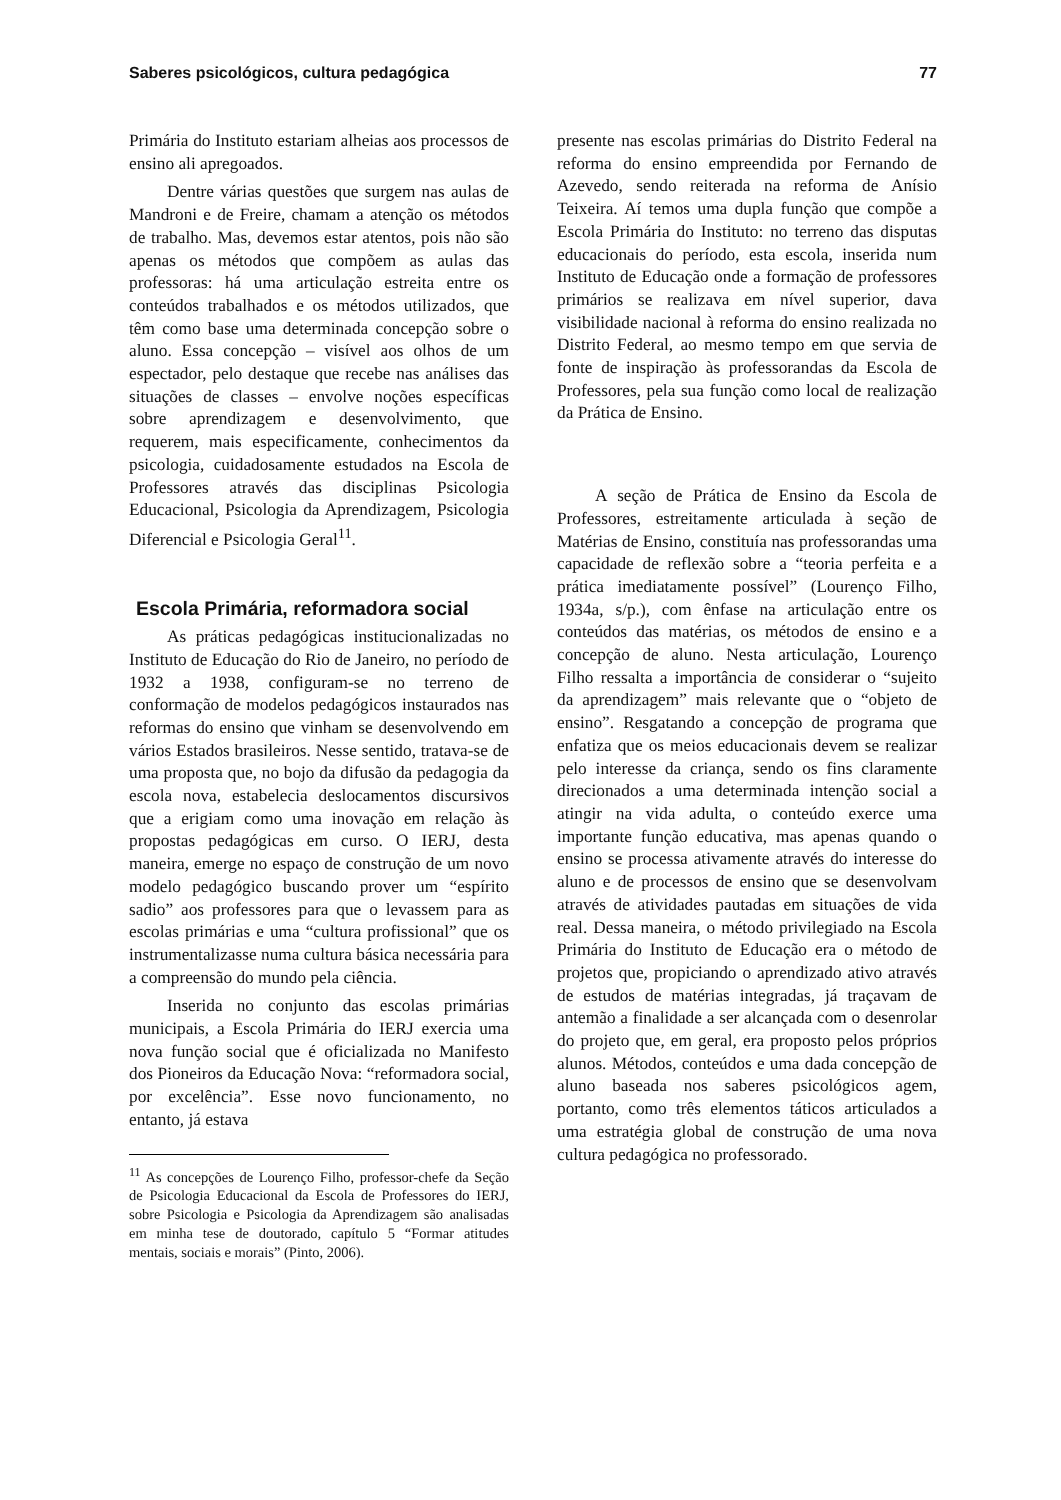Saberes psicológicos, cultura pedagógica 77
Primária do Instituto estariam alheias aos processos de ensino ali apregoados.
Dentre várias questões que surgem nas aulas de Mandroni e de Freire, chamam a atenção os métodos de trabalho. Mas, devemos estar atentos, pois não são apenas os métodos que compõem as aulas das professoras: há uma articulação estreita entre os conteúdos trabalhados e os métodos utilizados, que têm como base uma determinada concepção sobre o aluno. Essa concepção – visível aos olhos de um espectador, pelo destaque que recebe nas análises das situações de classes – envolve noções específicas sobre aprendizagem e desenvolvimento, que requerem, mais especificamente, conhecimentos da psicologia, cuidadosamente estudados na Escola de Professores através das disciplinas Psicologia Educacional, Psicologia da Aprendizagem, Psicologia Diferencial e Psicologia Geral<sup>11</sup>.
Escola Primária, reformadora social
As práticas pedagógicas institucionalizadas no Instituto de Educação do Rio de Janeiro, no período de 1932 a 1938, configuram-se no terreno de conformação de modelos pedagógicos instaurados nas reformas do ensino que vinham se desenvolvendo em vários Estados brasileiros. Nesse sentido, tratava-se de uma proposta que, no bojo da difusão da pedagogia da escola nova, estabelecia deslocamentos discursivos que a erigiam como uma inovação em relação às propostas pedagógicas em curso. O IERJ, desta maneira, emerge no espaço de construção de um novo modelo pedagógico buscando prover um “espírito sadio” aos professores para que o levassem para as escolas primárias e uma “cultura profissional” que os instrumentalizasse numa cultura básica necessária para a compreensão do mundo pela ciência.
Inserida no conjunto das escolas primárias municipais, a Escola Primária do IERJ exercia uma nova função social que é oficializada no Manifesto dos Pioneiros da Educação Nova: “reformadora social, por excelência”. Esse novo funcionamento, no entanto, já estava
<sup>11</sup> As concepções de Lourenço Filho, professor-chefe da Seção de Psicologia Educacional da Escola de Professores do IERJ, sobre Psicologia e Psicologia da Aprendizagem são analisadas em minha tese de doutorado, capítulo 5 “Formar atitudes mentais, sociais e morais” (Pinto, 2006).
presente nas escolas primárias do Distrito Federal na reforma do ensino empreendida por Fernando de Azevedo, sendo reiterada na reforma de Anísio Teixeira. Aí temos uma dupla função que compõe a Escola Primária do Instituto: no terreno das disputas educacionais do período, esta escola, inserida num Instituto de Educação onde a formação de professores primários se realizava em nível superior, dava visibilidade nacional à reforma do ensino realizada no Distrito Federal, ao mesmo tempo em que servia de fonte de inspiração às professorandas da Escola de Professores, pela sua função como local de realização da Prática de Ensino.
A seção de Prática de Ensino da Escola de Professores, estreitamente articulada à seção de Matérias de Ensino, constituía nas professorandas uma capacidade de reflexão sobre a “teoria perfeita e a prática imediatamente possível” (Lourenço Filho, 1934a, s/p.), com ênfase na articulação entre os conteúdos das matérias, os métodos de ensino e a concepção de aluno. Nesta articulação, Lourenço Filho ressalta a importância de considerar o “sujeito da aprendizagem” mais relevante que o “objeto de ensino”. Resgatando a concepção de programa que enfatiza que os meios educacionais devem se realizar pelo interesse da criança, sendo os fins claramente direcionados a uma determinada intenção social a atingir na vida adulta, o conteúdo exerce uma importante função educativa, mas apenas quando o ensino se processa ativamente através do interesse do aluno e de processos de ensino que se desenvolvam através de atividades pautadas em situações de vida real. Dessa maneira, o método privilegiado na Escola Primária do Instituto de Educação era o método de projetos que, propiciando o aprendizado ativo através de estudos de matérias integradas, já traçavam de antemão a finalidade a ser alcançada com o desenrolar do projeto que, em geral, era proposto pelos próprios alunos. Métodos, conteúdos e uma dada concepção de aluno baseada nos saberes psicológicos agem, portanto, como três elementos táticos articulados a uma estratégia global de construção de uma nova cultura pedagógica no professorado.